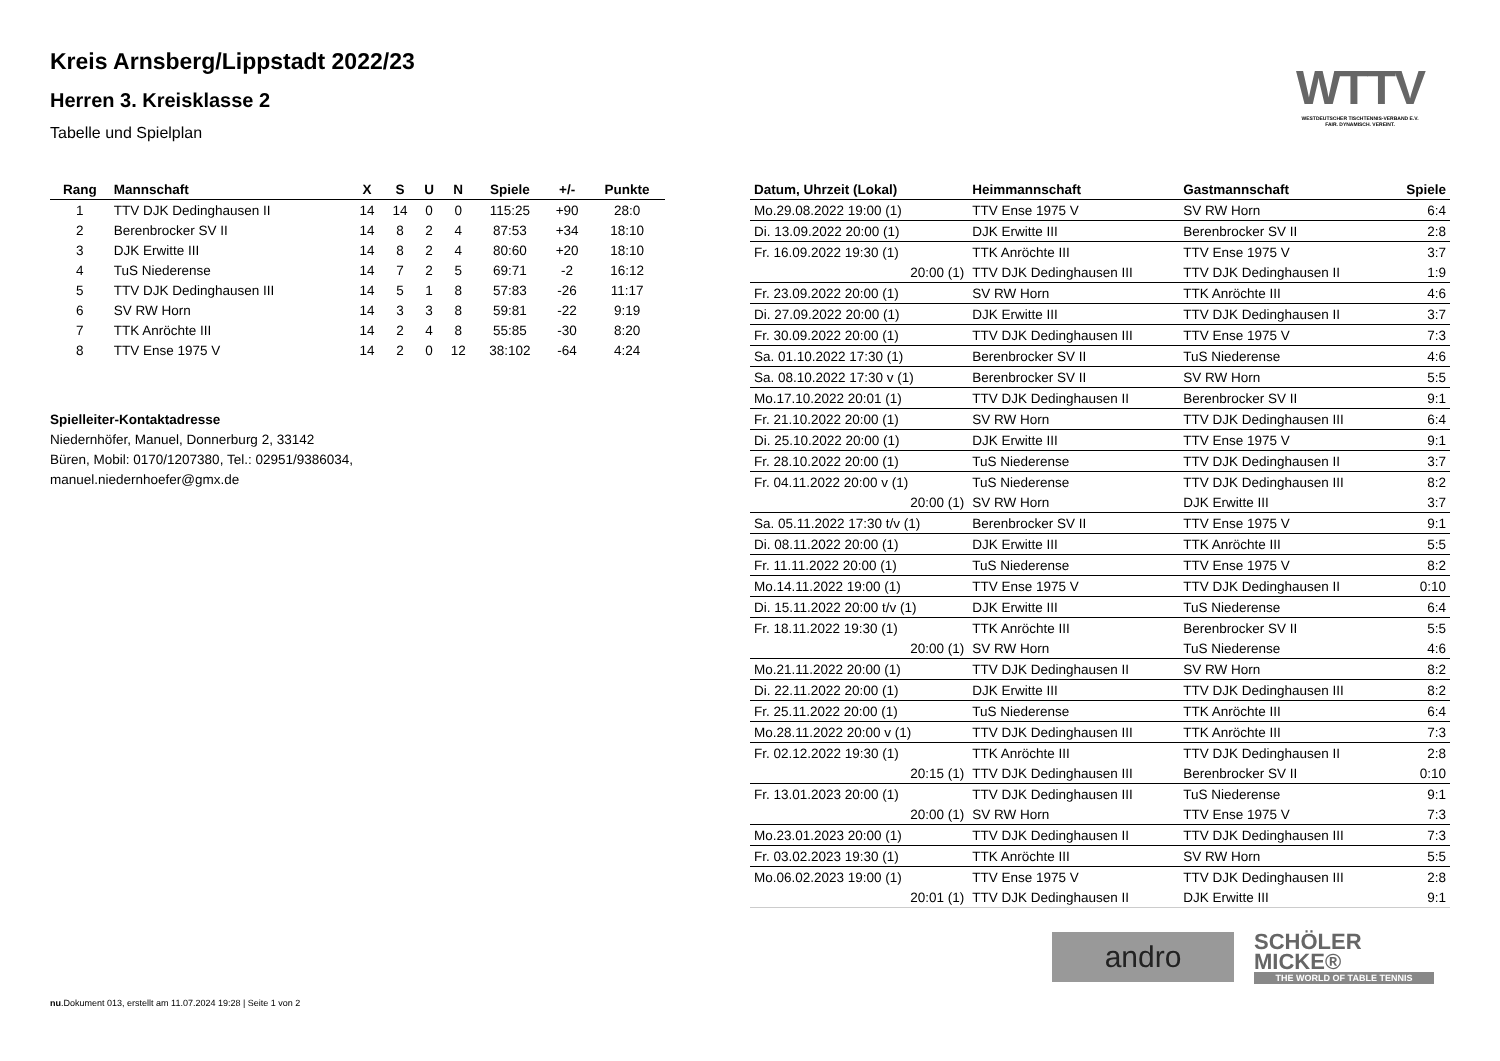WTTV
WESTDEUTSCHER TISCHTENNIS-VERBAND E.V.
FAIR. DYNAMISCH. VEREINT.
Kreis Arnsberg/Lippstadt 2022/23
Herren 3. Kreisklasse 2
Tabelle und Spielplan
| Rang | Mannschaft | X | S | U | N | Spiele | +/- | Punkte |
| --- | --- | --- | --- | --- | --- | --- | --- | --- |
| 1 | TTV DJK Dedinghausen II | 14 | 14 | 0 | 0 | 115:25 | +90 | 28:0 |
| 2 | Berenbrocker SV II | 14 | 8 | 2 | 4 | 87:53 | +34 | 18:10 |
| 3 | DJK Erwitte III | 14 | 8 | 2 | 4 | 80:60 | +20 | 18:10 |
| 4 | TuS Niederense | 14 | 7 | 2 | 5 | 69:71 | -2 | 16:12 |
| 5 | TTV DJK Dedinghausen III | 14 | 5 | 1 | 8 | 57:83 | -26 | 11:17 |
| 6 | SV RW Horn | 14 | 3 | 3 | 8 | 59:81 | -22 | 9:19 |
| 7 | TTK Anröchte III | 14 | 2 | 4 | 8 | 55:85 | -30 | 8:20 |
| 8 | TTV Ense 1975 V | 14 | 2 | 0 | 12 | 38:102 | -64 | 4:24 |
Spielleiter-Kontaktadresse
Niedernhöfer, Manuel, Donnerburg 2, 33142
Büren, Mobil: 0170/1207380, Tel.: 02951/9386034,
manuel.niedernhoefer@gmx.de
| Datum, Uhrzeit (Lokal) | Heimmannschaft | Gastmannschaft | Spiele |
| --- | --- | --- | --- |
| Mo.29.08.2022 19:00 (1) | TTV Ense 1975 V | SV RW Horn | 6:4 |
| Di. 13.09.2022 20:00 (1) | DJK Erwitte III | Berenbrocker SV II | 2:8 |
| Fr. 16.09.2022 19:30 (1) | TTK Anröchte III | TTV Ense 1975 V | 3:7 |
| 20:00 (1) | TTV DJK Dedinghausen III | TTV DJK Dedinghausen II | 1:9 |
| Fr. 23.09.2022 20:00 (1) | SV RW Horn | TTK Anröchte III | 4:6 |
| Di. 27.09.2022 20:00 (1) | DJK Erwitte III | TTV DJK Dedinghausen II | 3:7 |
| Fr. 30.09.2022 20:00 (1) | TTV DJK Dedinghausen III | TTV Ense 1975 V | 7:3 |
| Sa. 01.10.2022 17:30 (1) | Berenbrocker SV II | TuS Niederense | 4:6 |
| Sa. 08.10.2022 17:30 v (1) | Berenbrocker SV II | SV RW Horn | 5:5 |
| Mo.17.10.2022 20:01 (1) | TTV DJK Dedinghausen II | Berenbrocker SV II | 9:1 |
| Fr. 21.10.2022 20:00 (1) | SV RW Horn | TTV DJK Dedinghausen III | 6:4 |
| Di. 25.10.2022 20:00 (1) | DJK Erwitte III | TTV Ense 1975 V | 9:1 |
| Fr. 28.10.2022 20:00 (1) | TuS Niederense | TTV DJK Dedinghausen II | 3:7 |
| Fr. 04.11.2022 20:00 v (1) | TuS Niederense | TTV DJK Dedinghausen III | 8:2 |
| 20:00 (1) | SV RW Horn | DJK Erwitte III | 3:7 |
| Sa. 05.11.2022 17:30 t/v (1) | Berenbrocker SV II | TTV Ense 1975 V | 9:1 |
| Di. 08.11.2022 20:00 (1) | DJK Erwitte III | TTK Anröchte III | 5:5 |
| Fr. 11.11.2022 20:00 (1) | TuS Niederense | TTV Ense 1975 V | 8:2 |
| Mo.14.11.2022 19:00 (1) | TTV Ense 1975 V | TTV DJK Dedinghausen II | 0:10 |
| Di. 15.11.2022 20:00 t/v (1) | DJK Erwitte III | TuS Niederense | 6:4 |
| Fr. 18.11.2022 19:30 (1) | TTK Anröchte III | Berenbrocker SV II | 5:5 |
| 20:00 (1) | SV RW Horn | TuS Niederense | 4:6 |
| Mo.21.11.2022 20:00 (1) | TTV DJK Dedinghausen II | SV RW Horn | 8:2 |
| Di. 22.11.2022 20:00 (1) | DJK Erwitte III | TTV DJK Dedinghausen III | 8:2 |
| Fr. 25.11.2022 20:00 (1) | TuS Niederense | TTK Anröchte III | 6:4 |
| Mo.28.11.2022 20:00 v (1) | TTV DJK Dedinghausen III | TTK Anröchte III | 7:3 |
| Fr. 02.12.2022 19:30 (1) | TTK Anröchte III | TTV DJK Dedinghausen II | 2:8 |
| 20:15 (1) | TTV DJK Dedinghausen III | Berenbrocker SV II | 0:10 |
| Fr. 13.01.2023 20:00 (1) | TTV DJK Dedinghausen III | TuS Niederense | 9:1 |
| 20:00 (1) | SV RW Horn | TTV Ense 1975 V | 7:3 |
| Mo.23.01.2023 20:00 (1) | TTV DJK Dedinghausen II | TTV DJK Dedinghausen III | 7:3 |
| Fr. 03.02.2023 19:30 (1) | TTK Anröchte III | SV RW Horn | 5:5 |
| Mo.06.02.2023 19:00 (1) | TTV Ense 1975 V | TTV DJK Dedinghausen III | 2:8 |
| 20:01 (1) | TTV DJK Dedinghausen II | DJK Erwitte III | 9:1 |
andro
SCHÖLER
MICKE®
THE WORLD OF TABLE TENNIS
nu.Dokument 013, erstellt am 11.07.2024 19:28 | Seite 1 von 2